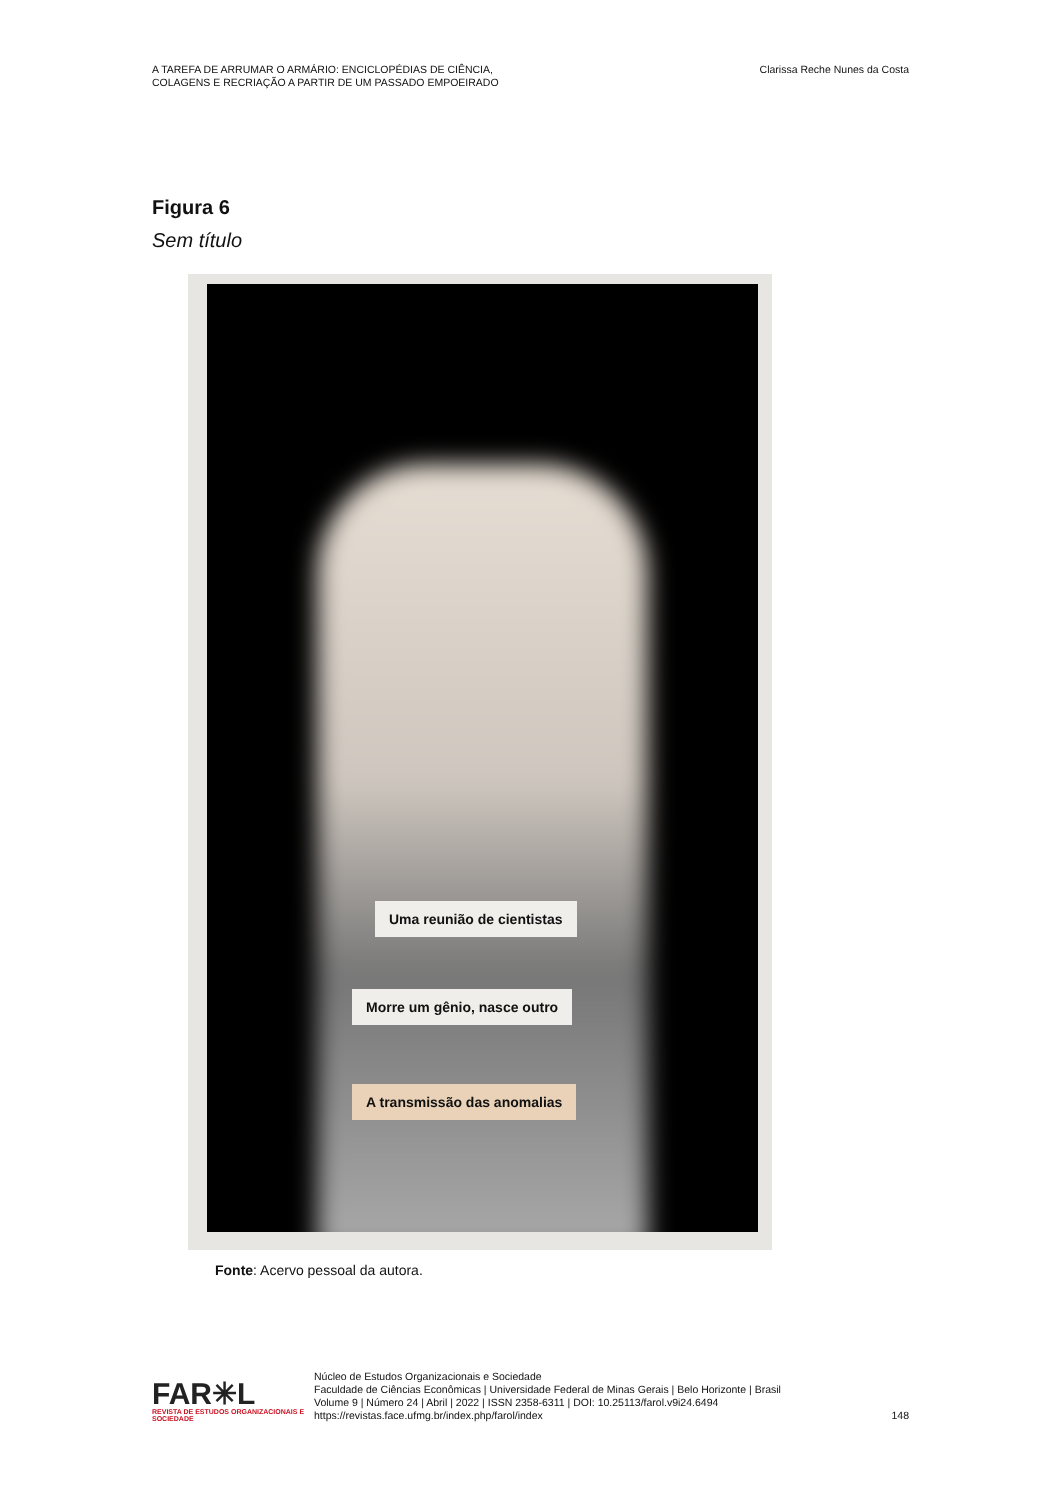A TAREFA DE ARRUMAR O ARMÁRIO: ENCICLOPÉDIAS DE CIÊNCIA,
COLAGENS E RECRIAÇÃO A PARTIR DE UM PASSADO EMPOEIRADO
Clarissa Reche Nunes da Costa
Figura 6
Sem título
Uma reunião de cientistas
Morre um gênio, nasce outro
A transmissão das anomalias
Fonte: Acervo pessoal da autora.
FAR✳L
REVISTA DE ESTUDOS ORGANIZACIONAIS E SOCIEDADE
Núcleo de Estudos Organizacionais e Sociedade
Faculdade de Ciências Econômicas | Universidade Federal de Minas Gerais | Belo Horizonte | Brasil
Volume 9 | Número 24 | Abril | 2022 | ISSN 2358-6311 | DOI: 10.25113/farol.v9i24.6494
https://revistas.face.ufmg.br/index.php/farol/index
148